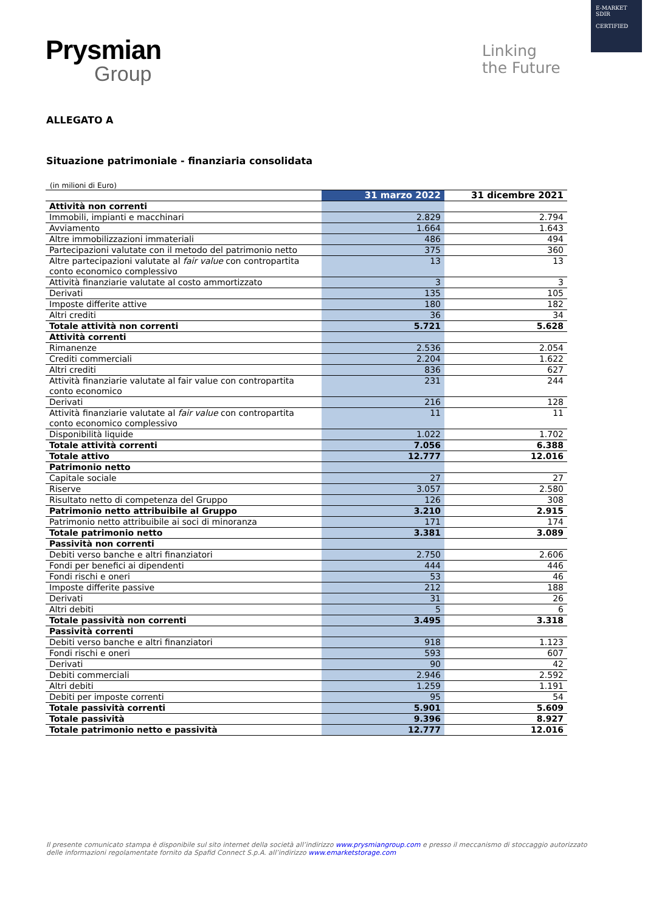Prysmian
Group
Linking
the Future
E-MARKET
SDIR
CERTIFIED
ALLEGATO A
Situazione patrimoniale - finanziaria consolidata
(in milioni di Euro)
| | 31 marzo 2022 | 31 dicembre 2021 |
| --- | --- | --- |
| Attività non correnti | | |
| Immobili, impianti e macchinari | 2.829 | 2.794 |
| Avviamento | 1.664 | 1.643 |
| Altre immobilizzazioni immateriali | 486 | 494 |
| Partecipazioni valutate con il metodo del patrimonio netto | 375 | 360 |
| Altre partecipazioni valutate al fair value con contropartita conto economico complessivo | 13 | 13 |
| Attività finanziarie valutate al costo ammortizzato | 3 | 3 |
| Derivati | 135 | 105 |
| Imposte differite attive | 180 | 182 |
| Altri crediti | 36 | 34 |
| Totale attività non correnti | 5.721 | 5.628 |
| Attività correnti | | |
| Rimanenze | 2.536 | 2.054 |
| Crediti commerciali | 2.204 | 1.622 |
| Altri crediti | 836 | 627 |
| Attività finanziarie valutate al fair value con contropartita conto economico | 231 | 244 |
| Derivati | 216 | 128 |
| Attività finanziarie valutate al fair value con contropartita conto economico complessivo | 11 | 11 |
| Disponibilità liquide | 1.022 | 1.702 |
| Totale attività correnti | 7.056 | 6.388 |
| Totale attivo | 12.777 | 12.016 |
| Patrimonio netto | | |
| Capitale sociale | 27 | 27 |
| Riserve | 3.057 | 2.580 |
| Risultato netto di competenza del Gruppo | 126 | 308 |
| Patrimonio netto attribuibile al Gruppo | 3.210 | 2.915 |
| Patrimonio netto attribuibile ai soci di minoranza | 171 | 174 |
| Totale patrimonio netto | 3.381 | 3.089 |
| Passività non correnti | | |
| Debiti verso banche e altri finanziatori | 2.750 | 2.606 |
| Fondi per benefici ai dipendenti | 444 | 446 |
| Fondi rischi e oneri | 53 | 46 |
| Imposte differite passive | 212 | 188 |
| Derivati | 31 | 26 |
| Altri debiti | 5 | 6 |
| Totale passività non correnti | 3.495 | 3.318 |
| Passività correnti | | |
| Debiti verso banche e altri finanziatori | 918 | 1.123 |
| Fondi rischi e oneri | 593 | 607 |
| Derivati | 90 | 42 |
| Debiti commerciali | 2.946 | 2.592 |
| Altri debiti | 1.259 | 1.191 |
| Debiti per imposte correnti | 95 | 54 |
| Totale passività correnti | 5.901 | 5.609 |
| Totale passività | 9.396 | 8.927 |
| Totale patrimonio netto e passività | 12.777 | 12.016 |
Il presente comunicato stampa è disponibile sul sito internet della società all’indirizzo www.prysmiangroup.com e presso il meccanismo di stoccaggio autorizzato delle informazioni regolamentate fornito da Spafid Connect S.p.A. all’indirizzo www.emarketstorage.com